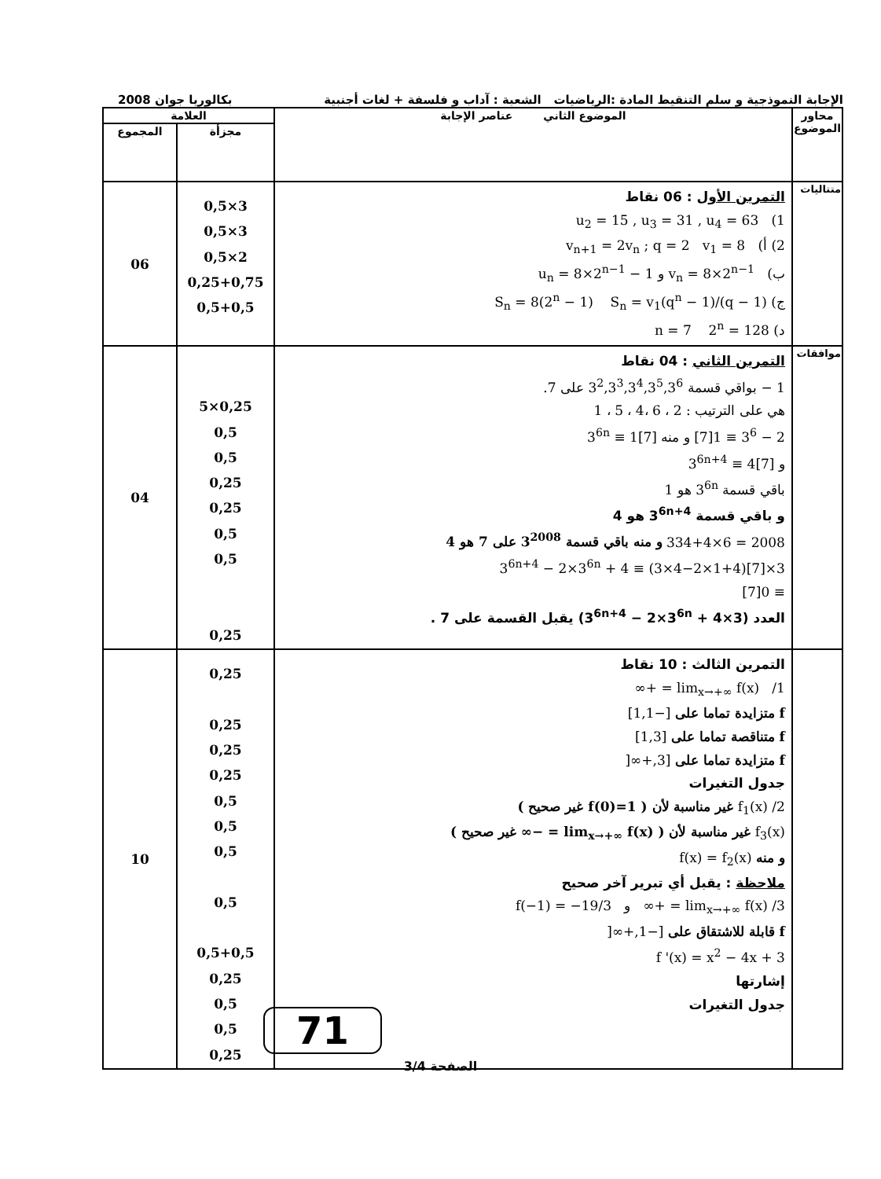الإجابة النموذجية و سلم التنقيط المادة :الرياضيات الشعبة : آداب و فلسفة + لغات أجنبية بكالوريا جوان 2008
| محاور الموضوع | الموضوع الثاني عناصر الإجابة | العلامة | |
| --- | --- | --- | --- |
| | | مجزأة | المجموع |
| متتاليات | التمرين الأول : 06 نقاط 1) u<sub>2</sub> = 15 , u<sub>3</sub> = 31 , u<sub>4</sub> = 63 2) أ) v<sub>n+1</sub> = 2v<sub>n</sub> ; q = 2 v<sub>1</sub> = 8 ب) v<sub>n</sub> = 8×2<sup>n−1</sup> و u<sub>n</sub> = 8×2<sup>n−1</sup> − 1 ج) S<sub>n</sub> = 8(2<sup>n</sup> − 1) S<sub>n</sub> = v<sub>1</sub>(q<sup>n</sup> − 1)/(q − 1) د) n = 7 2<sup>n</sup> = 128 | 3×0,5 3×0,5 2×0,5 0,25+0,75 0,5+0,5 | 06 |
| موافقات | التمرين الثاني : 04 نقاط 1 − بواقي قسمة 3<sup>2</sup>,3<sup>3</sup>,3<sup>4</sup>,3<sup>5</sup>,3<sup>6</sup> على 7. هي على الترتيب : 2 ، 6 ،4 ، 5 ، 1 2 − 3<sup>6</sup> ≡ 1[7] و منه 3<sup>6n</sup> ≡ 1[7] و 3<sup>6n+4</sup> ≡ 4[7] باقي قسمة 3<sup>6n</sup> هو 1 و باقي قسمة 3<sup>6n+4</sup> هو 4 2008 = 6×334+4 و منه باقي قسمة 3<sup>2008</sup> على 7 هو 4 3×3<sup>6n+4</sup> − 2×3<sup>6n</sup> + 4 ≡ (3×4−2×1+4)[7] ≡ 0[7] العدد (3×3<sup>6n+4</sup> − 2×3<sup>6n</sup> + 4) يقبل القسمة على 7 . | 0,25×5 0,5 0,5 0,25 0,25 0,5 0,5 0,25 | 04 |
| | التمرين الثالث : 10 نقاط 1/ lim<sub>x→+∞</sub> f(x) = +∞ f متزايدة تماما على [−1,1] f متناقصة تماما على [1,3] f متزايدة تماما على [3,+∞[ جدول التغيرات 2/ f<sub>1</sub>(x) غير مناسبة لأن ( f(0)=1 غير صحيح ) f<sub>3</sub>(x) غير مناسبة لأن ( lim<sub>x→+∞</sub> f(x) = −∞ غير صحيح ) و منه f(x) = f<sub>2</sub>(x) ملاحظة : يقبل أي تبرير آخر صحيح 3/ lim<sub>x→+∞</sub> f(x) = +∞ و f(−1) = −19/3 f قابلة للاشتقاق على [−1,+∞[ f '(x) = x<sup>2</sup> − 4x + 3 إشارتها جدول التغيرات | 0,25 0,25 0,25 0,25 0,5 0,5 0,5 0,5 0,5+0,5 0,25 0,5 0,5 0,25 | 10 |
71
الصفحة 3/4